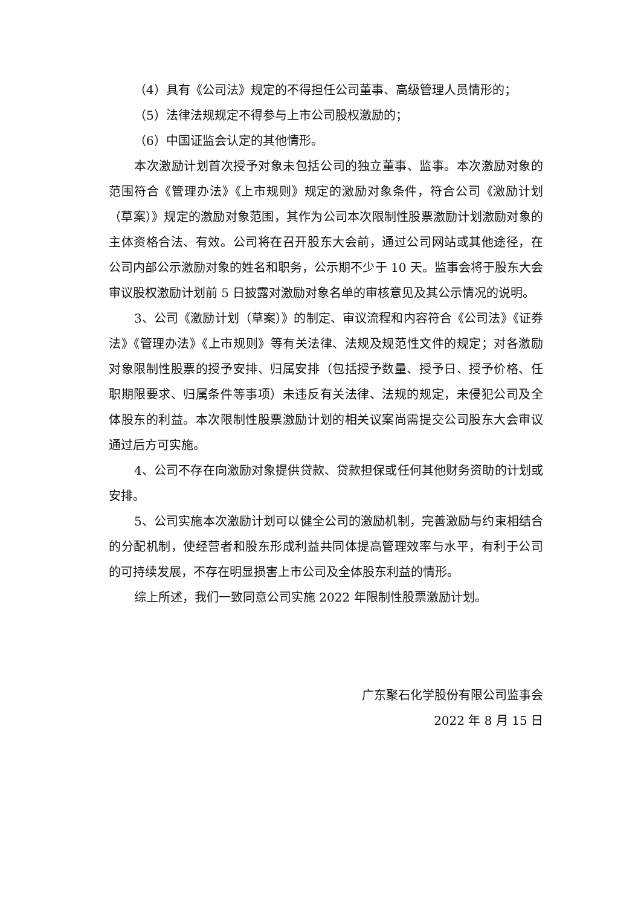（4）具有《公司法》规定的不得担任公司董事、高级管理人员情形的；
（5）法律法规规定不得参与上市公司股权激励的；
（6）中国证监会认定的其他情形。
本次激励计划首次授予对象未包括公司的独立董事、监事。本次激励对象的范围符合《管理办法》《上市规则》规定的激励对象条件，符合公司《激励计划（草案）》规定的激励对象范围，其作为公司本次限制性股票激励计划激励对象的主体资格合法、有效。公司将在召开股东大会前，通过公司网站或其他途径，在公司内部公示激励对象的姓名和职务，公示期不少于 10 天。监事会将于股东大会审议股权激励计划前 5 日披露对激励对象名单的审核意见及其公示情况的说明。
3、公司《激励计划（草案）》的制定、审议流程和内容符合《公司法》《证券法》《管理办法》《上市规则》等有关法律、法规及规范性文件的规定；对各激励对象限制性股票的授予安排、归属安排（包括授予数量、授予日、授予价格、任职期限要求、归属条件等事项）未违反有关法律、法规的规定，未侵犯公司及全体股东的利益。本次限制性股票激励计划的相关议案尚需提交公司股东大会审议通过后方可实施。
4、公司不存在向激励对象提供贷款、贷款担保或任何其他财务资助的计划或安排。
5、公司实施本次激励计划可以健全公司的激励机制，完善激励与约束相结合的分配机制，使经营者和股东形成利益共同体提高管理效率与水平，有利于公司的可持续发展，不存在明显损害上市公司及全体股东利益的情形。
综上所述，我们一致同意公司实施 2022 年限制性股票激励计划。
广东聚石化学股份有限公司监事会
2022 年 8 月 15 日